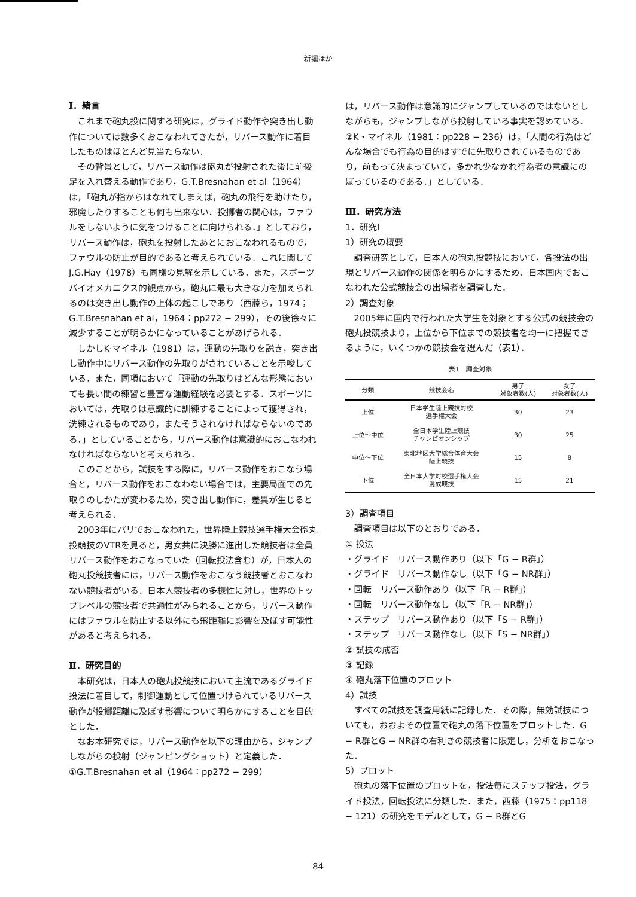新堀ほか
Ⅰ．緒言
これまで砲丸投に関する研究は，グライド動作や突き出し動作については数多くおこなわれてきたが，リバース動作に着目したものはほとんど見当たらない．
その背景として，リバース動作は砲丸が投射された後に前後足を入れ替える動作であり，G.T.Bresnahan et al（1964）は，「砲丸が指からはなれてしまえば，砲丸の飛行を助けたり，邪魔したりすることも何も出来ない．投擲者の関心は，ファウルをしないように気をつけることに向けられる．」としており，リバース動作は，砲丸を投射したあとにおこなわれるもので，ファウルの防止が目的であると考えられている．これに関してJ.G.Hay（1978）も同様の見解を示している．また，スポーツバイオメカニクス的観点から，砲丸に最も大きな力を加えられるのは突き出し動作の上体の起こしであり（西藤ら，1974；G.T.Bresnahan et al，1964：pp272 − 299），その後徐々に減少することが明らかになっていることがあげられる．
しかしK·マイネル（1981）は，運動の先取りを説き，突き出し動作中にリバース動作の先取りがされていることを示唆している．また，同項において「運動の先取りはどんな形態においても長い間の練習と豊富な運動経験を必要とする．スポーツにおいては，先取りは意識的に訓練することによって獲得され，洗練されるものであり，またそうされなければならないのである．」としていることから，リバース動作は意識的におこなわれなければならないと考えられる．
このことから，試技をする際に，リバース動作をおこなう場合と，リバース動作をおこなわない場合では，主要局面での先取りのしかたが変わるため，突き出し動作に，差異が生じると考えられる．
2003年にパリでおこなわれた，世界陸上競技選手権大会砲丸投競技のVTRを見ると，男女共に決勝に進出した競技者は全員リバース動作をおこなっていた（回転投法含む）が，日本人の砲丸投競技者には，リバース動作をおこなう競技者とおこなわない競技者がいる．日本人競技者の多様性に対し，世界のトップレベルの競技者で共通性がみられることから，リバース動作にはファウルを防止する以外にも飛距離に影響を及ぼす可能性があると考えられる．
Ⅱ．研究目的
本研究は，日本人の砲丸投競技において主流であるグライド投法に着目して，制御運動として位置づけられているリバース動作が投擲距離に及ぼす影響について明らかにすることを目的とした．
なお本研究では，リバース動作を以下の理由から，ジャンプしながらの投射（ジャンピングショット）と定義した．①G.T.Bresnahan et al（1964：pp272 − 299）
は，リバース動作は意識的にジャンプしているのではないとしながらも，ジャンプしながら投射している事実を認めている．②K・マイネル（1981：pp228 − 236）は，「人間の行為はどんな場合でも行為の目的はすでに先取りされているものであり，前もって決まっていて，多かれ少なかれ行為者の意識にのぼっているのである．」としている．
Ⅲ．研究方法
1．研究Ⅰ
1）研究の概要
調査研究として，日本人の砲丸投競技において，各投法の出現とリバース動作の関係を明らかにするため、日本国内でおこなわれた公式競技会の出場者を調査した．
2）調査対象
2005年に国内で行われた大学生を対象とする公式の競技会の砲丸投競技より，上位から下位までの競技者を均一に把握できるように，いくつかの競技会を選んだ（表1）．
表1　調査対象
| 分類 | 競技会名 | 男子 対象者数(人) | 女子 対象者数(人) |
| --- | --- | --- | --- |
| 上位 | 日本学生陸上競技対校 選手権大会 | 30 | 23 |
| 上位～中位 | 全日本学生陸上競技 チャンピオンシップ | 30 | 25 |
| 中位～下位 | 東北地区大学総合体育大会 陸上競技 | 15 | 8 |
| 下位 | 全日本大学対校選手権大会 混成競技 | 15 | 21 |
3）調査項目
調査項目は以下のとおりである．
① 投法
・グライド　リバース動作あり（以下「G − R群」）
・グライド　リバース動作なし（以下「G − NR群」）
・回転　リバース動作あり（以下「R − R群」）
・回転　リバース動作なし（以下「R − NR群」）
・ステップ　リバース動作あり（以下「S − R群」）
・ステップ　リバース動作なし（以下「S − NR群」）
② 試技の成否
③ 記録
④ 砲丸落下位置のプロット
4）試技
すべての試技を調査用紙に記録した．その際，無効試技についても，おおよその位置で砲丸の落下位置をプロットした．G − R群とG − NR群の右利きの競技者に限定し，分析をおこなった．
5）プロット
砲丸の落下位置のプロットを，投法毎にステップ投法，グライド投法，回転投法に分類した．また，西藤（1975：pp118 − 121）の研究をモデルとして，G − R群とG
84